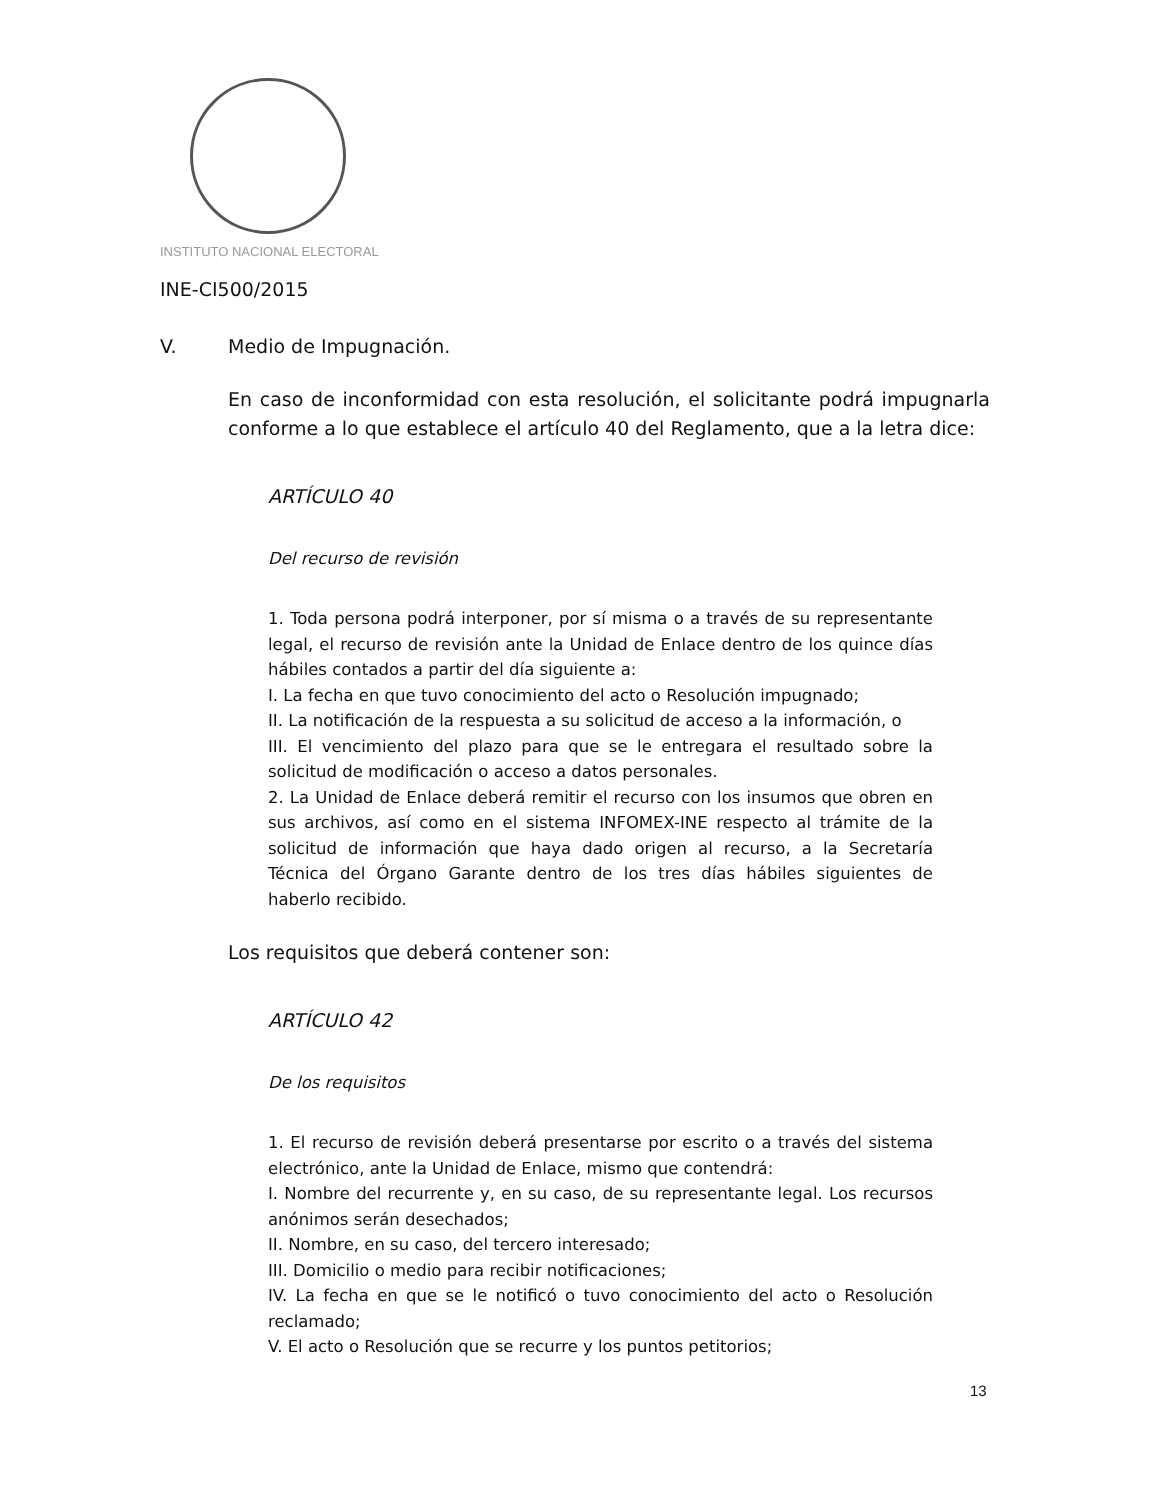INSTITUTO NACIONAL ELECTORAL
INE-CI500/2015
V. Medio de Impugnación.
En caso de inconformidad con esta resolución, el solicitante podrá impugnarla conforme a lo que establece el artículo 40 del Reglamento, que a la letra dice:
ARTÍCULO 40
Del recurso de revisión
1. Toda persona podrá interponer, por sí misma o a través de su representante legal, el recurso de revisión ante la Unidad de Enlace dentro de los quince días hábiles contados a partir del día siguiente a:
I. La fecha en que tuvo conocimiento del acto o Resolución impugnado;
II. La notificación de la respuesta a su solicitud de acceso a la información, o
III. El vencimiento del plazo para que se le entregara el resultado sobre la solicitud de modificación o acceso a datos personales.
2. La Unidad de Enlace deberá remitir el recurso con los insumos que obren en sus archivos, así como en el sistema INFOMEX-INE respecto al trámite de la solicitud de información que haya dado origen al recurso, a la Secretaría Técnica del Órgano Garante dentro de los tres días hábiles siguientes de haberlo recibido.
Los requisitos que deberá contener son:
ARTÍCULO 42
De los requisitos
1. El recurso de revisión deberá presentarse por escrito o a través del sistema electrónico, ante la Unidad de Enlace, mismo que contendrá:
I. Nombre del recurrente y, en su caso, de su representante legal. Los recursos anónimos serán desechados;
II. Nombre, en su caso, del tercero interesado;
III. Domicilio o medio para recibir notificaciones;
IV. La fecha en que se le notificó o tuvo conocimiento del acto o Resolución reclamado;
V. El acto o Resolución que se recurre y los puntos petitorios;
13